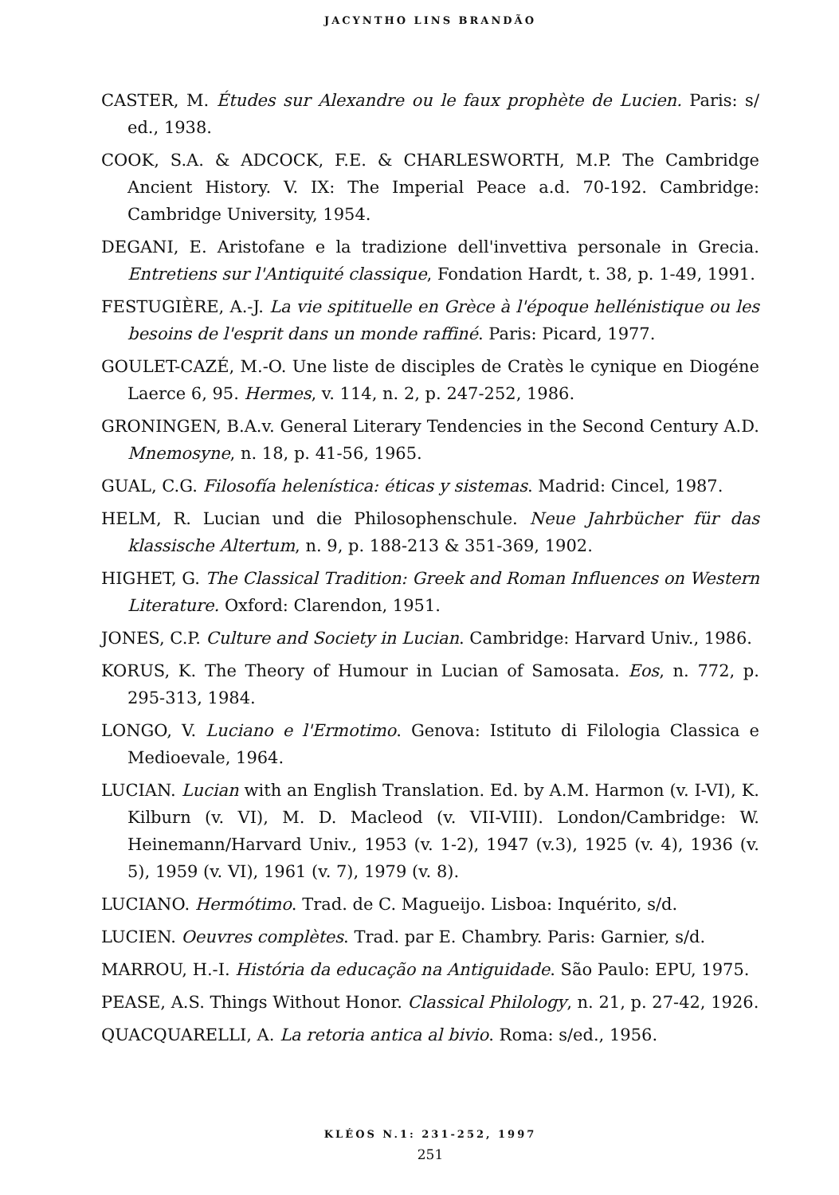JACYNTHO LINS BRANDÃO
CASTER, M. Études sur Alexandre ou le faux prophète de Lucien. Paris: s/ ed., 1938.
COOK, S.A. & ADCOCK, F.E. & CHARLESWORTH, M.P. The Cambridge Ancient History. V. IX: The Imperial Peace a.d. 70-192. Cambridge: Cambridge University, 1954.
DEGANI, E. Aristofane e la tradizione dell'invettiva personale in Grecia. Entretiens sur l'Antiquité classique, Fondation Hardt, t. 38, p. 1-49, 1991.
FESTUGIÈRE, A.-J. La vie spitituelle en Grèce à l'époque hellénistique ou les besoins de l'esprit dans un monde raffiné. Paris: Picard, 1977.
GOULET-CAZÉ, M.-O. Une liste de disciples de Cratès le cynique en Diogéne Laerce 6, 95. Hermes, v. 114, n. 2, p. 247-252, 1986.
GRONINGEN, B.A.v. General Literary Tendencies in the Second Century A.D. Mnemosyne, n. 18, p. 41-56, 1965.
GUAL, C.G. Filosofía helenística: éticas y sistemas. Madrid: Cincel, 1987.
HELM, R. Lucian und die Philosophenschule. Neue Jahrbücher für das klassische Altertum, n. 9, p. 188-213 & 351-369, 1902.
HIGHET, G. The Classical Tradition: Greek and Roman Influences on Western Literature. Oxford: Clarendon, 1951.
JONES, C.P. Culture and Society in Lucian. Cambridge: Harvard Univ., 1986.
KORUS, K. The Theory of Humour in Lucian of Samosata. Eos, n. 772, p. 295-313, 1984.
LONGO, V. Luciano e l'Ermotimo. Genova: Istituto di Filologia Classica e Medioevale, 1964.
LUCIAN. Lucian with an English Translation. Ed. by A.M. Harmon (v. I-VI), K. Kilburn (v. VI), M. D. Macleod (v. VII-VIII). London/Cambridge: W. Heinemann/Harvard Univ., 1953 (v. 1-2), 1947 (v.3), 1925 (v. 4), 1936 (v. 5), 1959 (v. VI), 1961 (v. 7), 1979 (v. 8).
LUCIANO. Hermótimo. Trad. de C. Magueijo. Lisboa: Inquérito, s/d.
LUCIEN. Oeuvres complètes. Trad. par E. Chambry. Paris: Garnier, s/d.
MARROU, H.-I. História da educação na Antiguidade. São Paulo: EPU, 1975.
PEASE, A.S. Things Without Honor. Classical Philology, n. 21, p. 27-42, 1926.
QUACQUARELLI, A. La retoria antica al bivio. Roma: s/ed., 1956.
KLÉOS N.1: 231-252, 1997
251